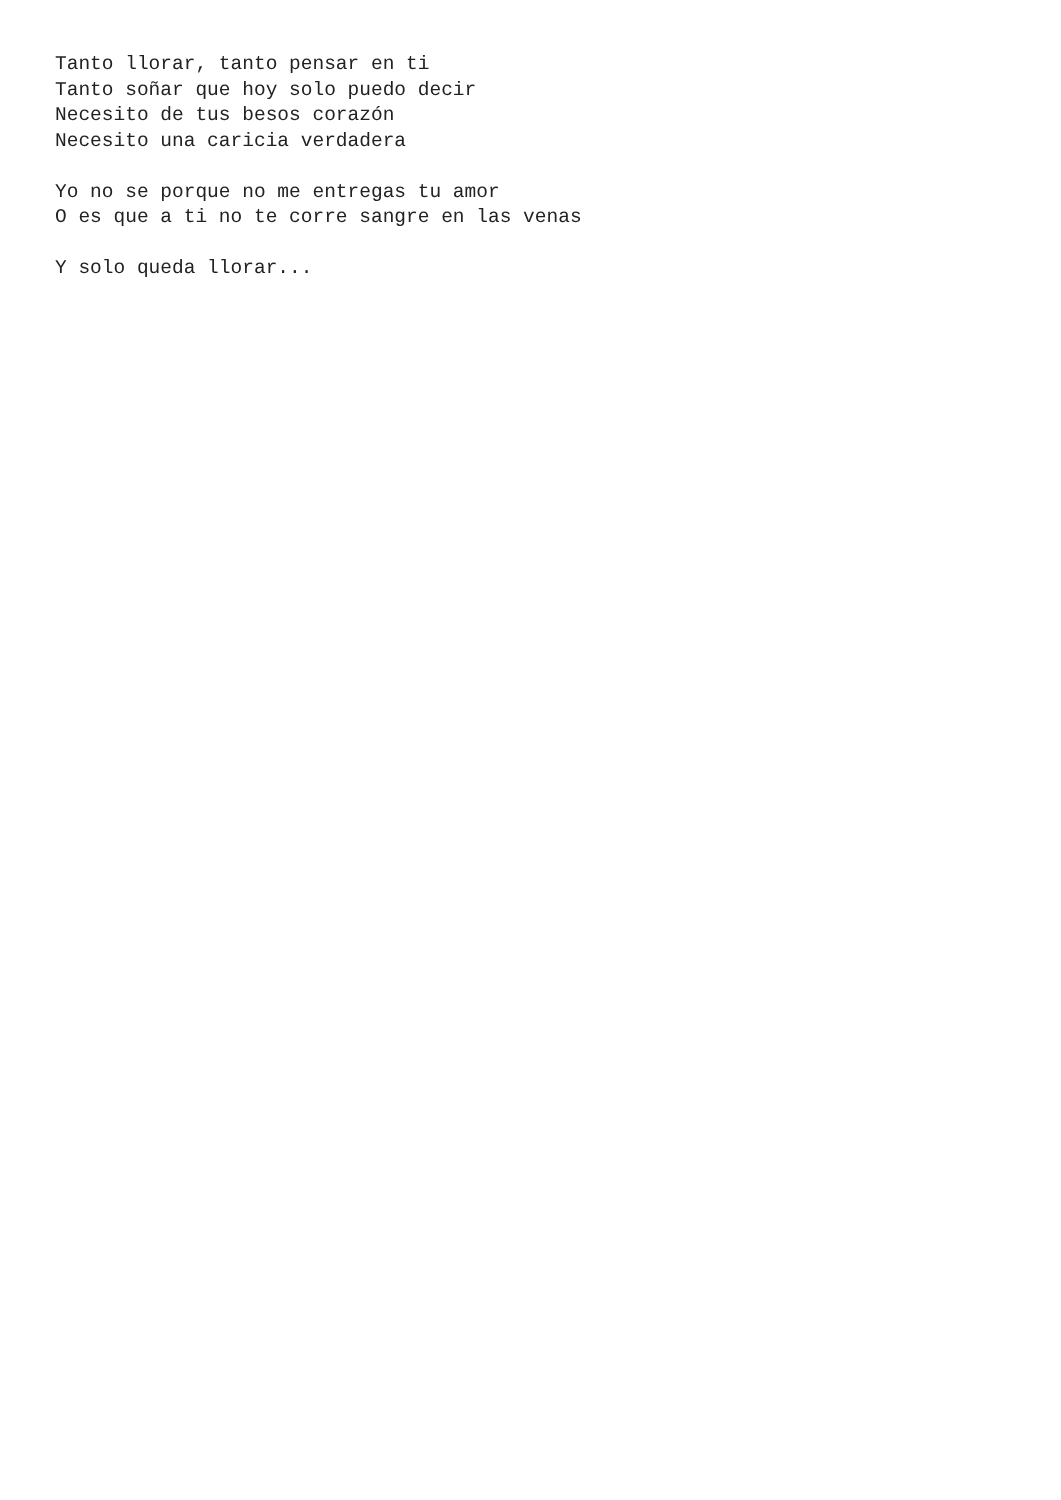Tanto llorar, tanto pensar en ti
Tanto soñar que hoy solo puedo decir
Necesito de tus besos corazón
Necesito una caricia verdadera

Yo no se porque no me entregas tu amor
O es que a ti no te corre sangre en las venas

Y solo queda llorar...